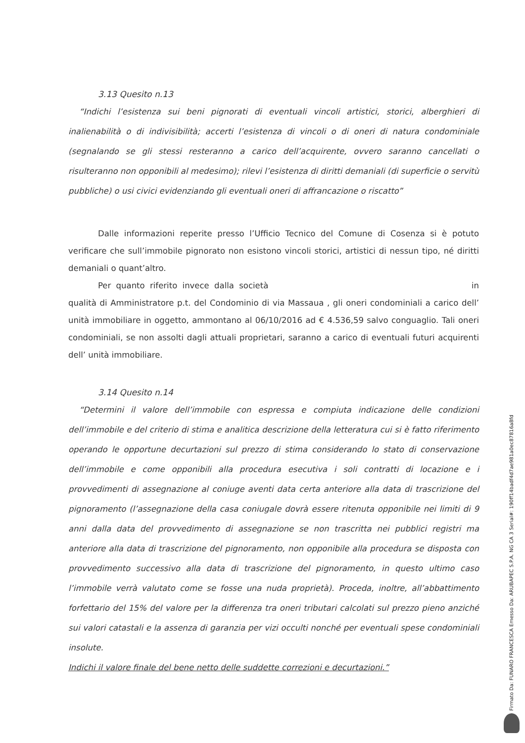3.13 Quesito n.13
“Indichi l’esistenza sui beni pignorati di eventuali vincoli artistici, storici, alberghieri di inalienabilità o di indivisibilità; accerti l’esistenza di vincoli o di oneri di natura condominiale (segnalando se gli stessi resteranno a carico dell’acquirente, ovvero saranno cancellati o risulteranno non opponibili al medesimo); rilevi l’esistenza di diritti demaniali (di superficie o servitù pubbliche) o usi civici evidenziando gli eventuali oneri di affrancazione o riscatto”
Dalle informazioni reperite presso l’Ufficio Tecnico del Comune di Cosenza si è potuto verificare che sull’immobile pignorato non esistono vincoli storici, artistici di nessun tipo, né diritti demaniali o quant’altro.
Per quanto riferito invece dalla società in qualità di Amministratore p.t. del Condominio di via Massaua , gli oneri condominiali a carico dell’ unità immobiliare in oggetto, ammontano al 06/10/2016 ad € 4.536,59 salvo conguaglio. Tali oneri condominiali, se non assolti dagli attuali proprietari, saranno a carico di eventuali futuri acquirenti dell’ unità immobiliare.
3.14 Quesito n.14
“Determini il valore dell’immobile con espressa e compiuta indicazione delle condizioni dell’immobile e del criterio di stima e analitica descrizione della letteratura cui si è fatto riferimento operando le opportune decurtazioni sul prezzo di stima considerando lo stato di conservazione dell’immobile e come opponibili alla procedura esecutiva i soli contratti di locazione e i provvedimenti di assegnazione al coniuge aventi data certa anteriore alla data di trascrizione del pignoramento (l’assegnazione della casa coniugale dovrà essere ritenuta opponibile nei limiti di 9 anni dalla data del provvedimento di assegnazione se non trascritta nei pubblici registri ma anteriore alla data di trascrizione del pignoramento, non opponibile alla procedura se disposta con provvedimento successivo alla data di trascrizione del pignoramento, in questo ultimo caso l’immobile verrà valutato come se fosse una nuda proprietà). Proceda, inoltre, all’abbattimento forfettario del 15% del valore per la differenza tra oneri tributari calcolati sul prezzo pieno anziché sui valori catastali e la assenza di garanzia per vizi occulti nonché per eventuali spese condominiali insolute.
Indichi il valore finale del bene netto delle suddette correzioni e decurtazioni.”
Firmato Da: FUNARO FRANCESCA Emesso Da: ARUBAPEC S.P.A. NG CA 3 Serial#: 190ff14badf4d7ae981a0ec87816a8fd